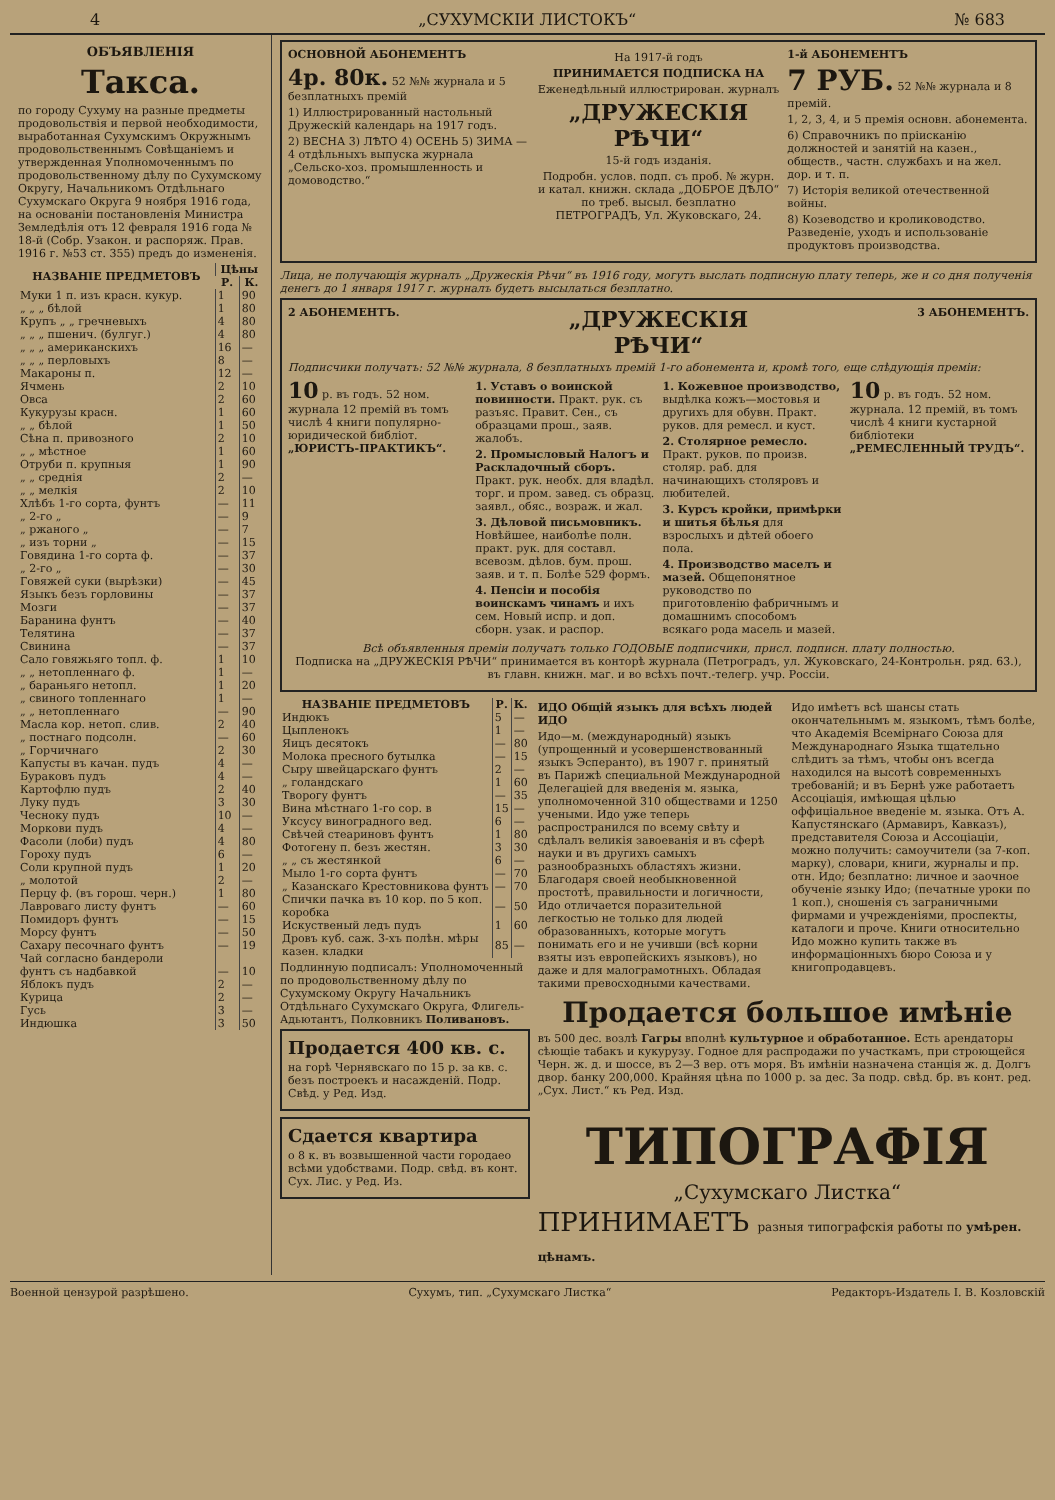4 „СУХУМСКІИ ЛИСТОКЪ“№ 683
ОБЪЯВЛЕНІЯ
Такса.
по городу Сухуму на разные предметы продовольствія и первой необходимости, выработанная Сухумскимъ Окружнымъ продовольственнымъ Совѣщаніемъ и утвержденная Уполномоченнымъ по продовольственному дѣлу по Сухумскому Округу, Начальникомъ Отдѣльнаго Сухумскаго Округа 9 ноября 1916 года, на основаніи постановленія Министра Земледѣлія отъ 12 февраля 1916 года № 18-й (Собр. Узакон. и распоряж. Прав. 1916 г. №53 ст. 355) предъ до измененія.
| НАЗВАНІЕ ПРЕДМЕТОВЪ | Цѣны | |
| --- | --- | --- |
| | Р. | К. |
| Муки 1 п. изъ красн. кукур. | 1 | 90 |
| „ „ „ бѣлой | 1 | 80 |
| Крупъ „ „ гречневыхъ | 4 | 80 |
| „ „ „ пшенич. (булгуг.) | 4 | 80 |
| „ „ „ американскихъ | 16 | — |
| „ „ „ перловыхъ | 8 | — |
| Макароны п. | 12 | — |
| Ячмень | 2 | 10 |
| Овса | 2 | 60 |
| Кукурузы красн. | 1 | 60 |
| „ „ бѣлой | 1 | 50 |
| Сѣна п. привозного | 2 | 10 |
| „ „ мѣстное | 1 | 60 |
| Отруби п. крупныя | 1 | 90 |
| „ „ среднія | 2 | — |
| „ „ мелкія | 2 | 10 |
| Хлѣбъ 1-го сорта, фунтъ | — | 11 |
| „ 2-го „ | — | 9 |
| „ ржаного „ | — | 7 |
| „ изъ торни „ | — | 15 |
| Говядина 1-го сорта ф. | — | 37 |
| „ 2-го „ | — | 30 |
| Говяжей суки (вырѣзки) | — | 45 |
| Языкъ безъ горловины | — | 37 |
| Мозги | — | 37 |
| Баранина фунтъ | — | 40 |
| Телятина | — | 37 |
| Свинина | — | 37 |
| Сало говяжьяго топл. ф. | 1 | 10 |
| „ „ нетопленнаго ф. | 1 | — |
| „ бараньяго нетопл. | 1 | 20 |
| „ свиного топленнаго | 1 | — |
| „ „ нетопленнаго | — | 90 |
| Масла кор. нетоп. слив. | 2 | 40 |
| „ постнаго подсолн. | — | 60 |
| „ Горчичнаго | 2 | 30 |
| Капусты въ качан. пудъ | 4 | — |
| Бураковъ пудъ | 4 | — |
| Картофлю пудъ | 2 | 40 |
| Луку пудъ | 3 | 30 |
| Чесноку пудъ | 10 | — |
| Моркови пудъ | 4 | — |
| Фасоли (лоби) пудъ | 4 | 80 |
| Гороху пудъ | 6 | — |
| Соли крупной пудъ | 1 | 20 |
| „ молотой | 2 | — |
| Перцу ф. (въ горош. черн.) | 1 | 80 |
| Лавроваго листу фунтъ | — | 60 |
| Помидоръ фунтъ | — | 15 |
| Морсу фунтъ | — | 50 |
| Сахару песочнаго фунтъ | — | 19 |
| Чай согласно бандероли | | |
| фунтъ съ надбавкой | — | 10 |
| Яблокъ пудъ | 2 | — |
| Курица | 2 | — |
| Гусь | 3 | — |
| Индюшка | 3 | 50 |
ОСНОВНОЙ АБОНЕМЕНТЪ
4р. 80к. 52 №№ журнала и 5 безплатныхъ премій
1) Иллюстрированный настольный Дружескій календарь на 1917 годъ.
2) ВЕСНА 3) ЛѢТО 4) ОСЕНЬ 5) ЗИМА — 4 отдѣльныхъ выпуска журнала „Сельско-хоз. промышленность и домоводство.“
На 1917-й годъ
ПРИНИМАЕТСЯ ПОДПИСКА НА
Еженедѣльный иллюстрирован. журналъ
„ДРУЖЕСКІЯ РѢЧИ“
15-й годъ изданія.
Подробн. услов. подп. съ проб. № журн. и катал. книжн. склада „ДОБРОЕ ДѢЛО“ по треб. высыл. безплатно ПЕТРОГРАДЪ, Ул. Жуковскаго, 24.
1-й АБОНЕМЕНТЪ
7 РУБ. 52 №№ журнала и 8 премій.
1, 2, 3, 4, и 5 премія основн. абонемента.
6) Справочникъ по пріисканію должностей и занятій на казен., обществ., частн. службахъ и на жел. дор. и т. п.
7) Исторія великой отечественной войны.
8) Козеводство и кролиководство. Разведеніе, уходъ и использованіе продуктовъ производства.
Лица, не получающія журналъ „Дружескія Рѣчи“ въ 1916 году, могутъ выслать подписную плату теперь, же и со дня полученія денегъ до 1 января 1917 г. журналъ будетъ высылаться безплатно.
2 АБОНЕМЕНТЪ.
„ДРУЖЕСКІЯ РѢЧИ“
3 АБОНЕМЕНТЪ.
Подписчики получатъ: 52 №№ журнала, 8 безплатныхъ премій 1-го абонемента и, кромѣ того, еще слѣдующія преміи:
10 р. въ годъ. 52 ном. журнала 12 премій въ томъ числѣ 4 книги популярно-юридической библіот. „ЮРИСТЪ-ПРАКТИКЪ“.
1. Уставъ о воинской повинности. Практ. рук. съ разъяс. Правит. Сен., съ образцами прош., заяв. жалобъ.
2. Промысловый Налогъ и Раскладочный сборъ. Практ. рук. необх. для владѣл. торг. и пром. завед. съ образц. заявл., обяс., возраж. и жал.
3. Дѣловой письмовникъ. Новѣйшее, наиболѣе полн. практ. рук. для составл. всевозм. дѣлов. бум. прош. заяв. и т. п. Болѣе 529 формъ.
4. Пенсіи и пособія воинскамъ чинамъ и ихъ сем. Новый испр. и доп. сборн. узак. и распор.
1. Кожевное производство, выдѣлка кожъ—мостовья и другихъ для обувн. Практ. руков. для ремесл. и куст.
2. Столярное ремесло. Практ. руков. по произв. столяр. раб. для начинающихъ столяровъ и любителей.
3. Курсъ кройки, примѣрки и шитья бѣлья для взрослыхъ и дѣтей обоего пола.
4. Производство маселъ и мазей. Общепонятное руководство по приготовленію фабричнымъ и домашнимъ способомъ всякаго рода масель и мазей.
10 р. въ годъ. 52 ном. журнала. 12 премій, въ томъ числѣ 4 книги кустарной библіотеки „РЕМЕСЛЕННЫЙ ТРУДЪ“.
Всѣ объявленныя преміи получатъ только ГОДОВЫЕ подписчики, присл. подписн. плату полностью.
Подписка на „ДРУЖЕСКІЯ РѢЧИ“ принимается въ конторѣ журнала (Петроградъ, ул. Жуковскаго, 24-Контрольн. ряд. 63.), въ главн. книжн. маг. и во всѣхъ почт.-телегр. учр. Россіи.
| НАЗВАНІЕ ПРЕДМЕТОВЪ | Р. | К. |
| --- | --- | --- |
| Индюкъ | 5 | — |
| Цыпленокъ | 1 | — |
| Яицъ десятокъ | — | 80 |
| Молока пресного бутылка | — | 15 |
| Сыру швейцарскаго фунтъ | 2 | — |
| „ голандскаго | 1 | 60 |
| Творогу фунтъ | — | 35 |
| Вина мѣстнаго 1-го сор. в | 15 | — |
| Уксусу виноградного вед. | 6 | — |
| Свѣчей стеариновъ фунтъ | 1 | 80 |
| Фотогену п. безъ жестян. | 3 | 30 |
| „ „ съ жестянкой | 6 | — |
| Мыло 1-го сорта фунтъ | — | 70 |
| „ Казанскаго Крестовникова фунтъ | — | 70 |
| Спички пачка въ 10 кор. по 5 коп. коробка | — | 50 |
| Искуственый ледъ пудъ | 1 | 60 |
| Дровъ куб. саж. 3-хъ полѣн. мѣры казен. кладки | 85 | — |
Подлинную подписалъ: Уполномоченный по продовольственному дѣлу по Сухумскому Округу Начальникъ Отдѣльнаго Сухумскаго Округа, Флигель-Адьютантъ, Полковникъ Поливановъ.
Продается 400 кв. с.
на горѣ Чернявскаго по 15 р. за кв. с. безъ построекъ и насажденій. Подр. Свѣд. у Ред. Изд.
Сдается квартира
о 8 к. въ возвышенной части городаео всѣми удобствами. Подр. свѣд. въ конт. Сух. Лис. у Ред. Из.
ИДО Общій языкъ для всѣхъ людей ИДО
Идо—м. (международный) языкъ (упрощенный и усовершенствованный языкъ Эсперанто), въ 1907 г. принятый въ Парижѣ специальной Международной Делегаціей для введенія м. языка, уполномоченной 310 обществами и 1250 учеными. Идо уже теперь распространился по всему свѣту и сдѣлалъ великія завоеванія и въ сферѣ науки и въ другихъ самыхъ разнообразныхъ областяхъ жизни. Благодаря своей необыкновенной простотѣ, правильности и логичности, Идо отличается поразительной легкостью не только для людей образованныхъ, которые могутъ понимать его и не учивши (всѣ корни взяты изъ европейскихъ языковъ), но даже и для малограмотныхъ. Обладая такими превосходными качествами.
Идо имѣетъ всѣ шансы стать окончательнымъ м. языкомъ, тѣмъ болѣе, что Академія Всемірнаго Союза для Международнаго Языка тщательно слѣдитъ за тѣмъ, чтобы онъ всегда находился на высотѣ современныхъ требованій; и въ Бернѣ уже работаетъ Ассоціація, имѣющая цѣлью оффиціальное введеніе м. языка. Отъ А. Капустянскаго (Армавиръ, Кавказъ), представителя Союза и Ассоціаціи, можно получить: самоучители (за 7-коп. марку), словари, книги, журналы и пр. отн. Идо; безплатно: личное и заочное обученіе языку Идо; (печатные уроки по 1 коп.), сношенія съ заграничными фирмами и учрежденіями, проспекты, каталоги и проче. Книги относительно Идо можно купить также въ информаціонныхъ бюро Союза и у книгопродавцевъ.
Продается большое имѣніе
въ 500 дес. возлѣ Гагры вполнѣ культурное и обработанное. Есть арендаторы сѣющіе табакъ и кукурузу. Годное для распродажи по участкамъ, при строющейся Черн. ж. д. и шоссе, въ 2—3 вер. отъ моря. Въ имѣніи назначена станція ж. д. Долгъ двор. банку 200,000. Крайняя цѣна по 1000 р. за дес. За подр. свѣд. бр. въ конт. ред. „Сух. Лист.“ къ Ред. Изд.
ТИПОГРАФІЯ
„Сухумскаго Листка“
ПРИНИМАЕТЪ разныя типографскія работы по умѣрен. цѣнамъ.
Военной цензурой разрѣшено. Сухумъ, тип. „Сухумскаго Листка“Редакторъ-Издатель І. В. Козловскій